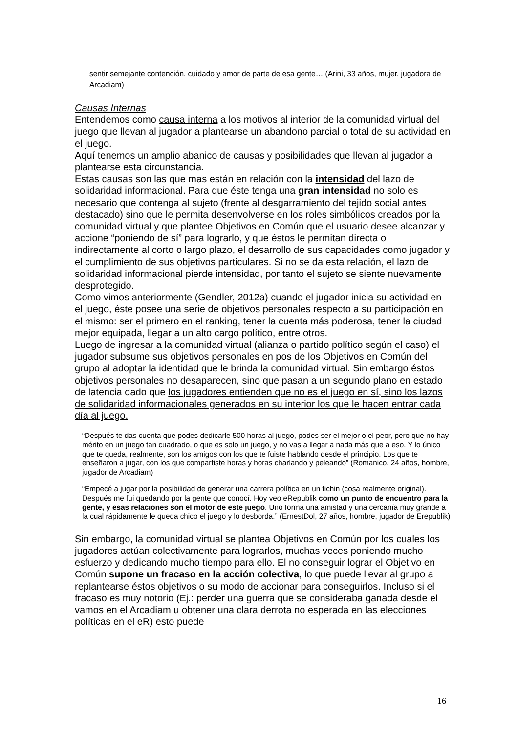sentir semejante contención, cuidado y amor de parte de esa gente… (Arini, 33 años, mujer, jugadora de Arcadiam)
Causas Internas
Entendemos como causa interna a los motivos al interior de la comunidad virtual del juego que llevan al jugador a plantearse un abandono parcial o total de su actividad en el juego.
Aquí tenemos un amplio abanico de causas y posibilidades que llevan al jugador a plantearse esta circunstancia.
Estas causas son las que mas están en relación con la intensidad del lazo de solidaridad informacional. Para que éste tenga una gran intensidad no solo es necesario que contenga al sujeto (frente al desgarramiento del tejido social antes destacado) sino que le permita desenvolverse en los roles simbólicos creados por la comunidad virtual y que plantee Objetivos en Común que el usuario desee alcanzar y accione “poniendo de sí” para lograrlo, y que éstos le permitan directa o indirectamente al corto o largo plazo, el desarrollo de sus capacidades como jugador y el cumplimiento de sus objetivos particulares. Si no se da esta relación, el lazo de solidaridad informacional pierde intensidad, por tanto el sujeto se siente nuevamente desprotegido.
Como vimos anteriormente (Gendler, 2012a) cuando el jugador inicia su actividad en el juego, éste posee una serie de objetivos personales respecto a su participación en el mismo: ser el primero en el ranking, tener la cuenta más poderosa, tener la ciudad mejor equipada, llegar a un alto cargo político, entre otros.
Luego de ingresar a la comunidad virtual (alianza o partido político según el caso) el jugador subsume sus objetivos personales en pos de los Objetivos en Común del grupo al adoptar la identidad que le brinda la comunidad virtual. Sin embargo éstos objetivos personales no desaparecen, sino que pasan a un segundo plano en estado de latencia dado que los jugadores entienden que no es el juego en sí, sino los lazos de solidaridad informacionales generados en su interior los que le hacen entrar cada día al juego.
“Después te das cuenta que podes dedicarle 500 horas al juego, podes ser el mejor o el peor, pero que no hay mérito en un juego tan cuadrado, o que es solo un juego, y no vas a llegar a nada más que a eso. Y lo único que te queda, realmente, son los amigos con los que te fuiste hablando desde el principio. Los que te enseñaron a jugar, con los que compartiste horas y horas charlando y peleando” (Romanico, 24 años, hombre, jugador de Arcadiam)
“Empecé a jugar por la posibilidad de generar una carrera política en un fichin (cosa realmente original). Después me fui quedando por la gente que conocí. Hoy veo eRepublik como un punto de encuentro para la gente, y esas relaciones son el motor de este juego. Uno forma una amistad y una cercanía muy grande a la cual rápidamente le queda chico el juego y lo desborda.” (ErnestDol, 27 años, hombre, jugador de Erepublik)
Sin embargo, la comunidad virtual se plantea Objetivos en Común por los cuales los jugadores actúan colectivamente para lograrlos, muchas veces poniendo mucho esfuerzo y dedicando mucho tiempo para ello. El no conseguir lograr el Objetivo en Común supone un fracaso en la acción colectiva, lo que puede llevar al grupo a replantearse éstos objetivos o su modo de accionar para conseguirlos. Incluso si el fracaso es muy notorio (Ej.: perder una guerra que se consideraba ganada desde el vamos en el Arcadiam u obtener una clara derrota no esperada en las elecciones políticas en el eR) esto puede
16